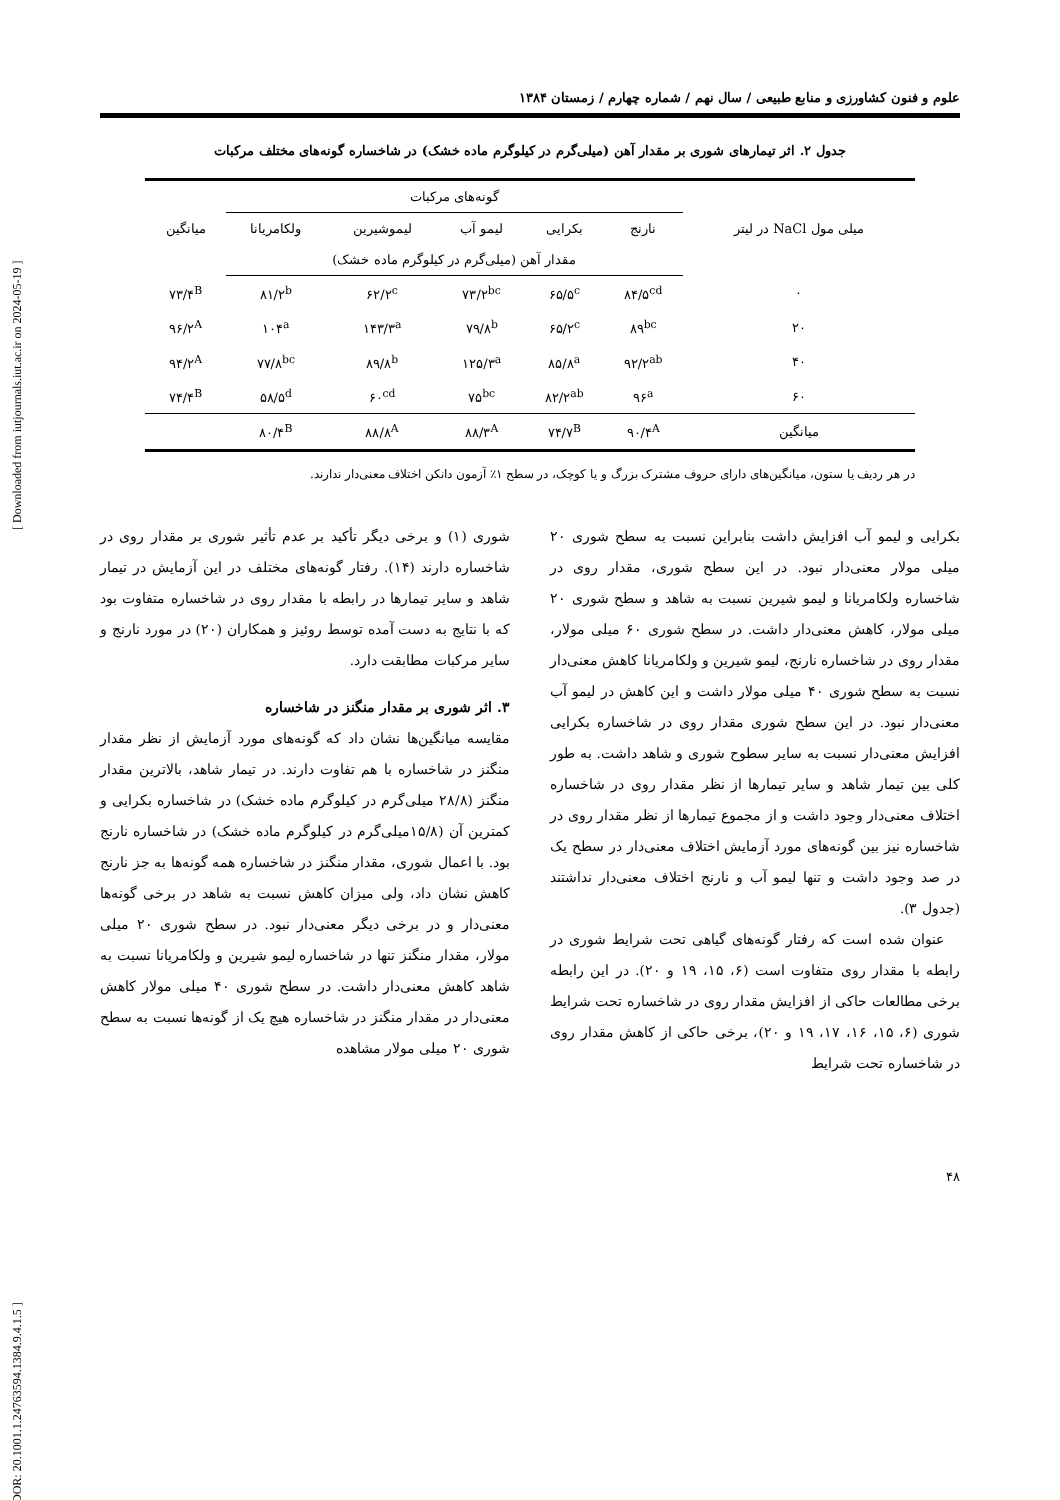[ DOR: 20.1001.1.24763594.1384.9.4.1.5 ] [ Downloaded from iutjournals.iut.ac.ir on 2024-05-19 ]
علوم و فنون کشاورزی و منابع طبیعی / سال نهم / شماره چهارم / زمستان ۱۳۸۴
جدول ۲. اثر تیمارهای شوری بر مقدار آهن (میلی‌گرم در کیلوگرم ماده خشک) در شاخساره گونه‌های مختلف مرکبات
| میلی مول NaCl در لیتر | گونه‌های مرکبات | | | | | میانگین |
| --- | --- | --- | --- | --- | --- | --- |
| | نارنج | بکرایی | لیمو آب | لیموشیرین | ولکامریانا | |
| | مقدار آهن (میلی‌گرم در کیلوگرم ماده خشک) | | | | | |
| ۰ | ۸۴/۵<sup>cd</sup> | ۶۵/۵<sup>c</sup> | ۷۳/۲<sup>bc</sup> | ۶۲/۲<sup>c</sup> | ۸۱/۲<sup>b</sup> | ۷۳/۴<sup>B</sup> |
| ۲۰ | ۸۹<sup>bc</sup> | ۶۵/۲<sup>c</sup> | ۷۹/۸<sup>b</sup> | ۱۴۳/۳<sup>a</sup> | ۱۰۴<sup>a</sup> | ۹۶/۲<sup>A</sup> |
| ۴۰ | ۹۲/۲<sup>ab</sup> | ۸۵/۸<sup>a</sup> | ۱۲۵/۳<sup>a</sup> | ۸۹/۸<sup>b</sup> | ۷۷/۸<sup>bc</sup> | ۹۴/۲<sup>A</sup> |
| ۶۰ | ۹۶<sup>a</sup> | ۸۲/۲<sup>ab</sup> | ۷۵<sup>bc</sup> | ۶۰<sup>cd</sup> | ۵۸/۵<sup>d</sup> | ۷۴/۴<sup>B</sup> |
| میانگین | ۹۰/۴<sup>A</sup> | ۷۴/۷<sup>B</sup> | ۸۸/۳<sup>A</sup> | ۸۸/۸<sup>A</sup> | ۸۰/۴<sup>B</sup> | |
در هر ردیف یا ستون، میانگین‌های دارای حروف مشترک بزرگ و یا کوچک، در سطح ۱٪ آزمون دانکن اختلاف معنی‌دار ندارند.
بکرایی و لیمو آب افزایش داشت بنابراین نسبت به سطح شوری ۲۰ میلی مولار معنی‌دار نبود. در این سطح شوری، مقدار روی در شاخساره ولکامریانا و لیمو شیرین نسبت به شاهد و سطح شوری ۲۰ میلی مولار، کاهش معنی‌دار داشت. در سطح شوری ۶۰ میلی مولار، مقدار روی در شاخساره نارنج، لیمو شیرین و ولکامریانا کاهش معنی‌دار نسبت به سطح شوری ۴۰ میلی مولار داشت و این کاهش در لیمو آب معنی‌دار نبود. در این سطح شوری مقدار روی در شاخساره بکرایی افزایش معنی‌دار نسبت به سایر سطوح شوری و شاهد داشت. به طور کلی بین تیمار شاهد و سایر تیمارها از نظر مقدار روی در شاخساره اختلاف معنی‌دار وجود داشت و از مجموع تیمارها از نظر مقدار روی در شاخساره نیز بین گونه‌های مورد آزمایش اختلاف معنی‌دار در سطح یک در صد وجود داشت و تنها لیمو آب و نارنج اختلاف معنی‌دار نداشتند (جدول ۳).
عنوان شده است که رفتار گونه‌های گیاهی تحت شرایط شوری در رابطه با مقدار روی متفاوت است (۶، ۱۵، ۱۹ و ۲۰). در این رابطه برخی مطالعات حاکی از افزایش مقدار روی در شاخساره تحت شرایط شوری (۶، ۱۵، ۱۶، ۱۷، ۱۹ و ۲۰)، برخی حاکی از کاهش مقدار روی در شاخساره تحت شرایط
شوری (۱) و برخی دیگر تأکید بر عدم تأثیر شوری بر مقدار روی در شاخساره دارند (۱۴). رفتار گونه‌های مختلف در این آزمایش در تیمار شاهد و سایر تیمارها در رابطه با مقدار روی در شاخساره متفاوت بود که با نتایج به دست آمده توسط روئیز و همکاران (۲۰) در مورد نارنج و سایر مرکبات مطابقت دارد.
۳. اثر شوری بر مقدار منگنز در شاخساره
مقایسه میانگین‌ها نشان داد که گونه‌های مورد آزمایش از نظر مقدار منگنز در شاخساره با هم تفاوت دارند. در تیمار شاهد، بالاترین مقدار منگنز (۲۸/۸ میلی‌گرم در کیلوگرم ماده خشک) در شاخساره بکرایی و کمترین آن (۱۵/۸میلی‌گرم در کیلوگرم ماده خشک) در شاخساره نارنج بود. با اعمال شوری، مقدار منگنز در شاخساره همه گونه‌ها به جز نارنج کاهش نشان داد، ولی میزان کاهش نسبت به شاهد در برخی گونه‌ها معنی‌دار و در برخی دیگر معنی‌دار نبود. در سطح شوری ۲۰ میلی مولار، مقدار منگنز تنها در شاخساره لیمو شیرین و ولکامریانا نسبت به شاهد کاهش معنی‌دار داشت. در سطح شوری ۴۰ میلی مولار کاهش معنی‌دار در مقدار منگنز در شاخساره هیچ یک از گونه‌ها نسبت به سطح شوری ۲۰ میلی مولار مشاهده
۴۸